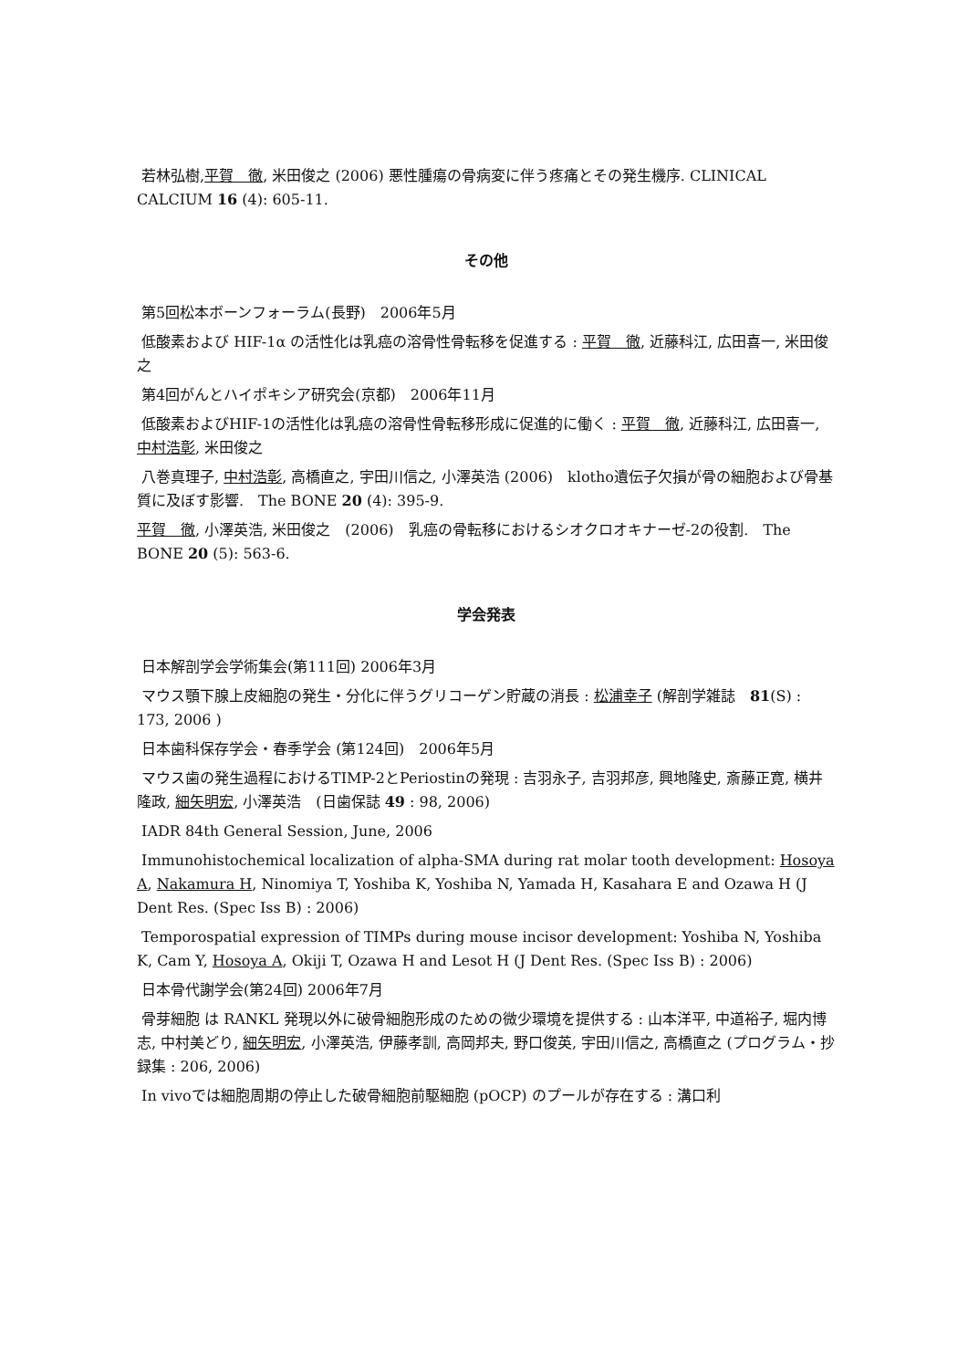若林弘樹,平賀　徹, 米田俊之 (2006) 悪性腫瘍の骨病変に伴う疼痛とその発生機序. CLINICAL CALCIUM 16 (4): 605-11.
その他
第5回松本ボーンフォーラム(長野)　2006年5月
低酸素および HIF-1α の活性化は乳癌の溶骨性骨転移を促進する : 平賀　徹, 近藤科江, 広田喜一, 米田俊之
第4回がんとハイポキシア研究会(京都)　2006年11月
低酸素およびHIF-1の活性化は乳癌の溶骨性骨転移形成に促進的に働く : 平賀　徹, 近藤科江, 広田喜一, 中村浩彰, 米田俊之
八巻真理子, 中村浩彰, 高橋直之, 宇田川信之, 小澤英浩 (2006)　klotho遺伝子欠損が骨の細胞および骨基質に及ぼす影響.　The BONE 20 (4): 395-9.
平賀　徹, 小澤英浩, 米田俊之　(2006)　乳癌の骨転移におけるシオクロオキナーゼ-2の役割.　The BONE 20 (5): 563-6.
学会発表
日本解剖学会学術集会(第111回) 2006年3月
マウス顎下腺上皮細胞の発生・分化に伴うグリコーゲン貯蔵の消長 : 松浦幸子 (解剖学雑誌　81(S) : 173, 2006 )
日本歯科保存学会・春季学会 (第124回)　2006年5月
マウス歯の発生過程におけるTIMP-2とPeriostinの発現 : 吉羽永子, 吉羽邦彦, 興地隆史, 斎藤正寛, 横井隆政, 細矢明宏, 小澤英浩　(日歯保誌 49 : 98, 2006)
IADR 84th General Session, June, 2006
Immunohistochemical localization of alpha-SMA during rat molar tooth development: Hosoya A, Nakamura H, Ninomiya T, Yoshiba K, Yoshiba N, Yamada H, Kasahara E and Ozawa H (J Dent Res. (Spec Iss B) : 2006)
Temporospatial expression of TIMPs during mouse incisor development: Yoshiba N, Yoshiba K, Cam Y, Hosoya A, Okiji T, Ozawa H and Lesot H (J Dent Res. (Spec Iss B) : 2006)
日本骨代謝学会(第24回) 2006年7月
骨芽細胞 は RANKL 発現以外に破骨細胞形成のための微少環境を提供する : 山本洋平, 中道裕子, 堀内博志, 中村美どり, 細矢明宏, 小澤英浩, 伊藤孝訓, 高岡邦夫, 野口俊英, 宇田川信之, 高橋直之 (プログラム・抄録集 : 206, 2006)
In vivoでは細胞周期の停止した破骨細胞前駆細胞 (pOCP) のプールが存在する : 溝口利